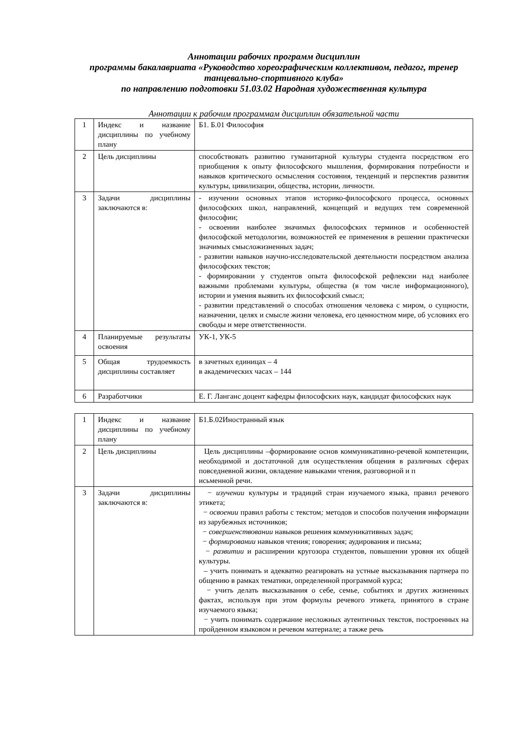Аннотации рабочих программ дисциплин
программы бакалавриата «Руководство хореографическим коллективом, педагог, тренер танцевально-спортивного клуба»
по направлению подготовки 51.03.02 Народная художественная культура
Аннотации к рабочим программам дисциплин обязательной части
| 1 | Индекс и название дисциплины по учебному плану | Б1. Б.01 Философия |
| 2 | Цель дисциплины | способствовать развитию гуманитарной культуры студента посредством его приобщения к опыту философского мышления, формирования потребности и навыков критического осмысления состояния, тенденций и перспектив развития культуры, цивилизации, общества, истории, личности. |
| 3 | Задачи дисциплины заключаются в: | - изучении основных этапов историко-философского процесса, основных философских школ, направлений, концепций и ведущих тем современной философии; - освоении наиболее значимых философских терминов и особенностей философской методологии, возможностей ее применения в решении практически значимых смысложизненных задач; - развитии навыков научно-исследовательской деятельности посредством анализа философских текстов; - формировании у студентов опыта философской рефлексии над наиболее важными проблемами культуры, общества (в том числе информационного), истории и умения выявить их философский смысл; - развитии представлений о способах отношения человека с миром, о сущности, назначении, целях и смысле жизни человека, его ценностном мире, об условиях его свободы и мере ответственности. |
| 4 | Планируемые результаты освоения | УК-1, УК-5 |
| 5 | Общая трудоемкость дисциплины составляет | в зачетных единицах – 4 в академических часах – 144 |
| 6 | Разработчики | Е. Г. Ланганс доцент кафедры философских наук, кандидат философских наук |
| 1 | Индекс и название дисциплины по учебному плану | Б1.Б.02Иностранный язык |
| 2 | Цель дисциплины | Цель дисциплины –формирование основ коммуникативно-речевой компетенции, необходимой и достаточной для осуществления общения в различных сферах повседневной жизни, овладение навыками чтения, разговорной и п исьменной речи. |
| 3 | Задачи дисциплины заключаются в: | − изучении культуры и традиций стран изучаемого языка, правил речевого этикета; − освоении правил работы с текстом ; методов и способов получения информации из зарубежных источников; − совершенствовании навыков решения коммуникативных задач; − формировании навыков чтения; говорения; аудирования и письма; − развитии и расширении кругозора студентов, повышении уровня их общей культуры. – учить понимать и адекватно реагировать на устные высказывания партнера по общению в рамках тематики, определенной программой курса; − учить делать высказывания о себе, семье, событиях и других жизненных фактах, используя при этом формулы речевого этикета, принятого в стране изучаемого языка; − учить понимать содержание несложных аутентичных текстов, построенных на пройденном языковом и речевом материале; а также речь |